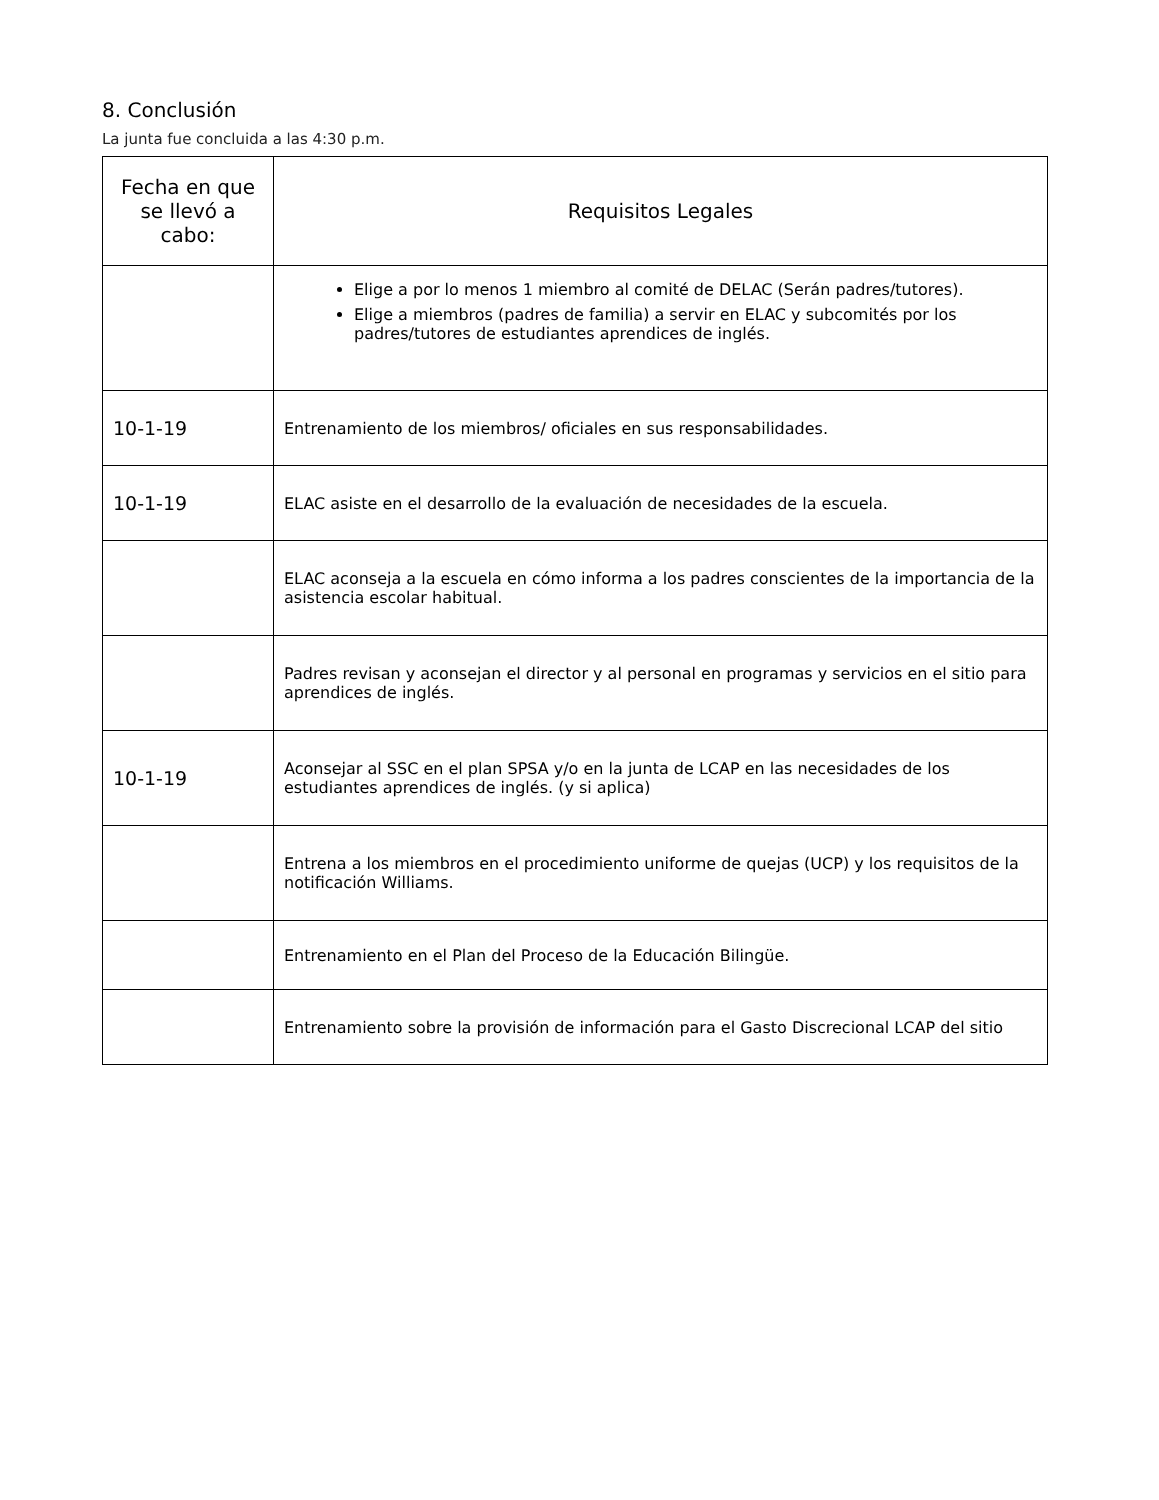8. Conclusión
La junta fue concluida a las 4:30 p.m.
| Fecha en que se llevó a cabo: | Requisitos Legales |
| --- | --- |
| | Elige a por lo menos 1 miembro al comité de DELAC (Serán padres/tutores). Elige a miembros (padres de familia) a servir en ELAC y subcomités por los padres/tutores de estudiantes aprendices de inglés. |
| 10-1-19 | Entrenamiento de los miembros/ oficiales en sus responsabilidades. |
| 10-1-19 | ELAC asiste en el desarrollo de la evaluación de necesidades de la escuela. |
| | ELAC aconseja a la escuela en cómo informa a los padres conscientes de la importancia de la asistencia escolar habitual. |
| | Padres revisan y aconsejan el director y al personal en programas y servicios en el sitio para aprendices de inglés. |
| 10-1-19 | Aconsejar al SSC en el plan SPSA y/o en la junta de LCAP en las necesidades de los estudiantes aprendices de inglés. (y si aplica) |
| | Entrena a los miembros en el procedimiento uniforme de quejas (UCP) y los requisitos de la notificación Williams. |
| | Entrenamiento en el Plan del Proceso de la Educación Bilingüe. |
| | Entrenamiento sobre la provisión de información para el Gasto Discrecional LCAP del sitio |